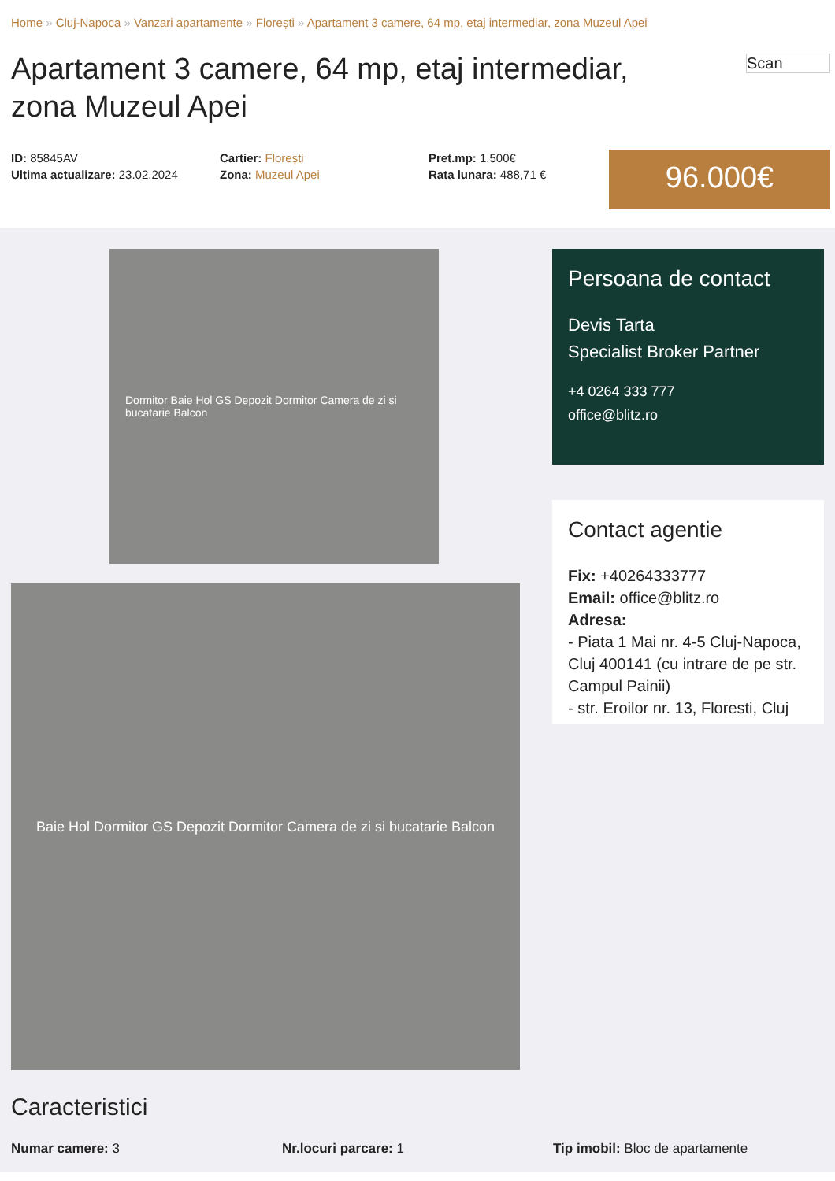Home » Cluj-Napoca » Vanzari apartamente » Florești » Apartament 3 camere, 64 mp, etaj intermediar, zona Muzeul Apei
Apartament 3 camere, 64 mp, etaj intermediar, zona Muzeul Apei
Scan
ID: 85845AV
Ultima actualizare: 23.02.2024
Cartier: Florești
Zona: Muzeul Apei
Pret.mp: 1.500€
Rata lunara: 488,71 €
96.000€
Dormitor Baie Hol GS Depozit Dormitor Camera de zi si bucatarie Balcon
Baie Hol Dormitor GS Depozit Dormitor Camera de zi si bucatarie Balcon
Persoana de contact
Devis Tarta
Specialist Broker Partner
+4 0264 333 777
office@blitz.ro
Contact agentie
Fix: +40264333777
Email: office@blitz.ro
Adresa:
- Piata 1 Mai nr. 4-5 Cluj-Napoca, Cluj 400141 (cu intrare de pe str. Campul Painii)
- str. Eroilor nr. 13, Floresti, Cluj
Caracteristici
Numar camere: 3 Nr.locuri parcare: 1 Tip imobil: Bloc de apartamente